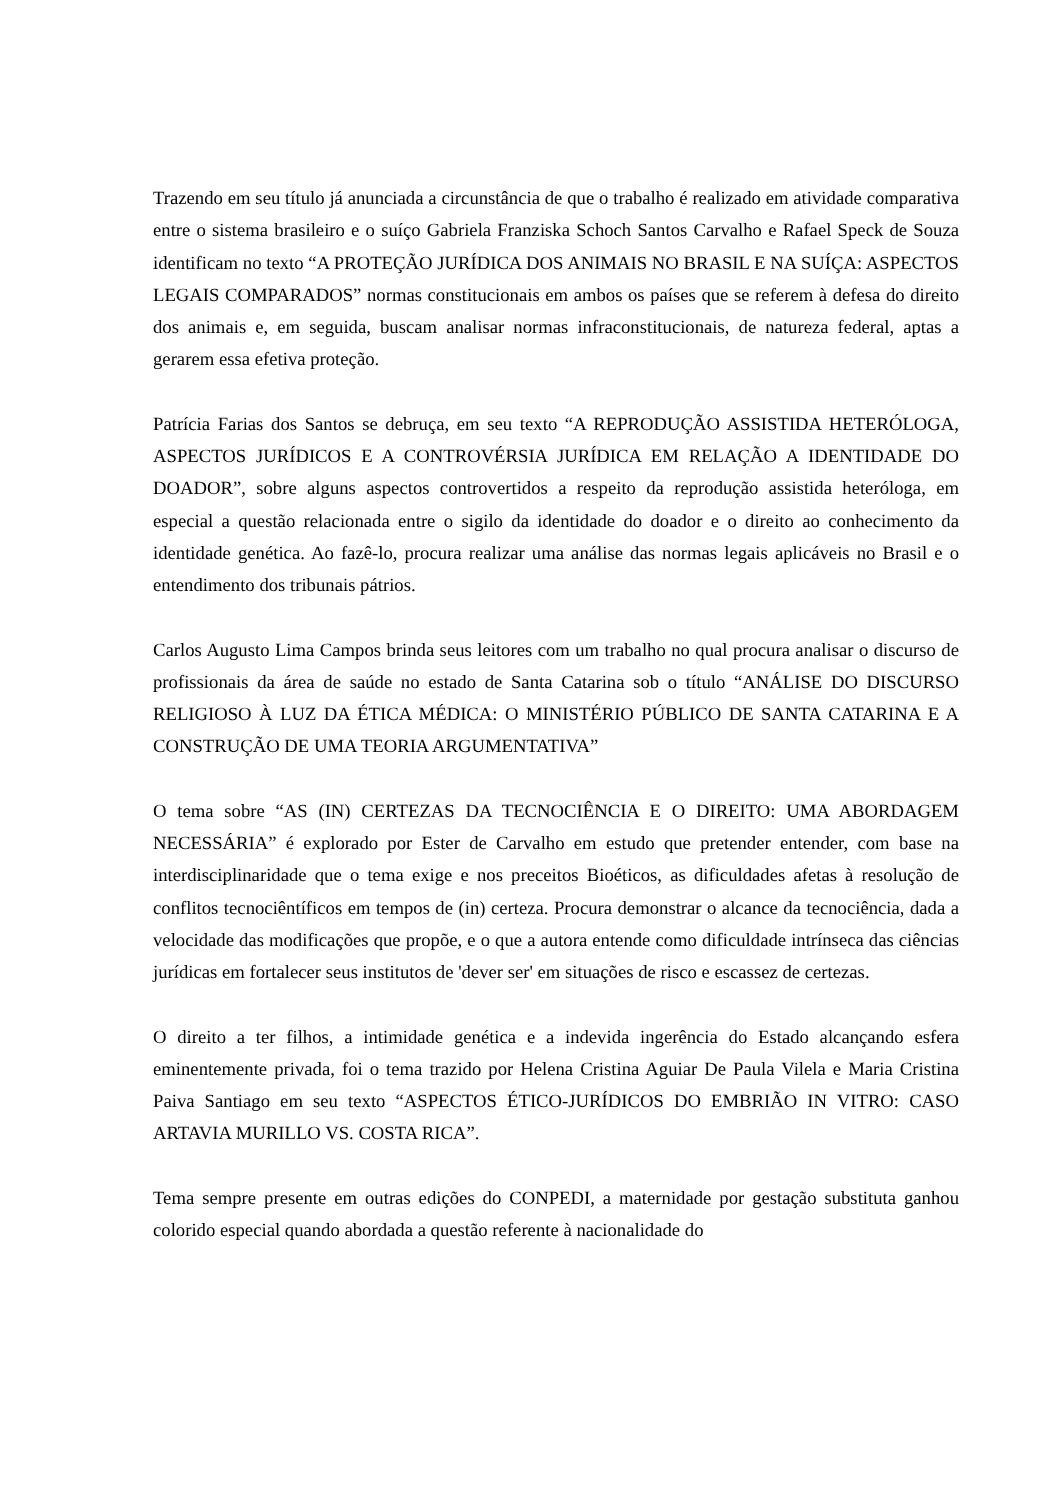Trazendo em seu título já anunciada a circunstância de que o trabalho é realizado em atividade comparativa entre o sistema brasileiro e o suíço Gabriela Franziska Schoch Santos Carvalho e Rafael Speck de Souza identificam no texto “A PROTEÇÃO JURÍDICA DOS ANIMAIS NO BRASIL E NA SUÍÇA: ASPECTOS LEGAIS COMPARADOS” normas constitucionais em ambos os países que se referem à defesa do direito dos animais e, em seguida, buscam analisar normas infraconstitucionais, de natureza federal, aptas a gerarem essa efetiva proteção.
Patrícia Farias dos Santos se debruça, em seu texto “A REPRODUÇÃO ASSISTIDA HETERÓLOGA, ASPECTOS JURÍDICOS E A CONTROVÉRSIA JURÍDICA EM RELAÇÃO A IDENTIDADE DO DOADOR”, sobre alguns aspectos controvertidos a respeito da reprodução assistida heteróloga, em especial a questão relacionada entre o sigilo da identidade do doador e o direito ao conhecimento da identidade genética. Ao fazê-lo, procura realizar uma análise das normas legais aplicáveis no Brasil e o entendimento dos tribunais pátrios.
Carlos Augusto Lima Campos brinda seus leitores com um trabalho no qual procura analisar o discurso de profissionais da área de saúde no estado de Santa Catarina sob o título “ANÁLISE DO DISCURSO RELIGIOSO À LUZ DA ÉTICA MÉDICA: O MINISTÉRIO PÚBLICO DE SANTA CATARINA E A CONSTRUÇÃO DE UMA TEORIA ARGUMENTATIVA”
O tema sobre “AS (IN) CERTEZAS DA TECNOCIÊNCIA E O DIREITO: UMA ABORDAGEM NECESSÁRIA” é explorado por Ester de Carvalho em estudo que pretender entender, com base na interdisciplinaridade que o tema exige e nos preceitos Bioéticos, as dificuldades afetas à resolução de conflitos tecnociêntíficos em tempos de (in) certeza. Procura demonstrar o alcance da tecnociência, dada a velocidade das modificações que propõe, e o que a autora entende como dificuldade intrínseca das ciências jurídicas em fortalecer seus institutos de 'dever ser' em situações de risco e escassez de certezas.
O direito a ter filhos, a intimidade genética e a indevida ingerência do Estado alcançando esfera eminentemente privada, foi o tema trazido por Helena Cristina Aguiar De Paula Vilela e Maria Cristina Paiva Santiago em seu texto “ASPECTOS ÉTICO-JURÍDICOS DO EMBRIÃO IN VITRO: CASO ARTAVIA MURILLO VS. COSTA RICA”.
Tema sempre presente em outras edições do CONPEDI, a maternidade por gestação substituta ganhou colorido especial quando abordada a questão referente à nacionalidade do